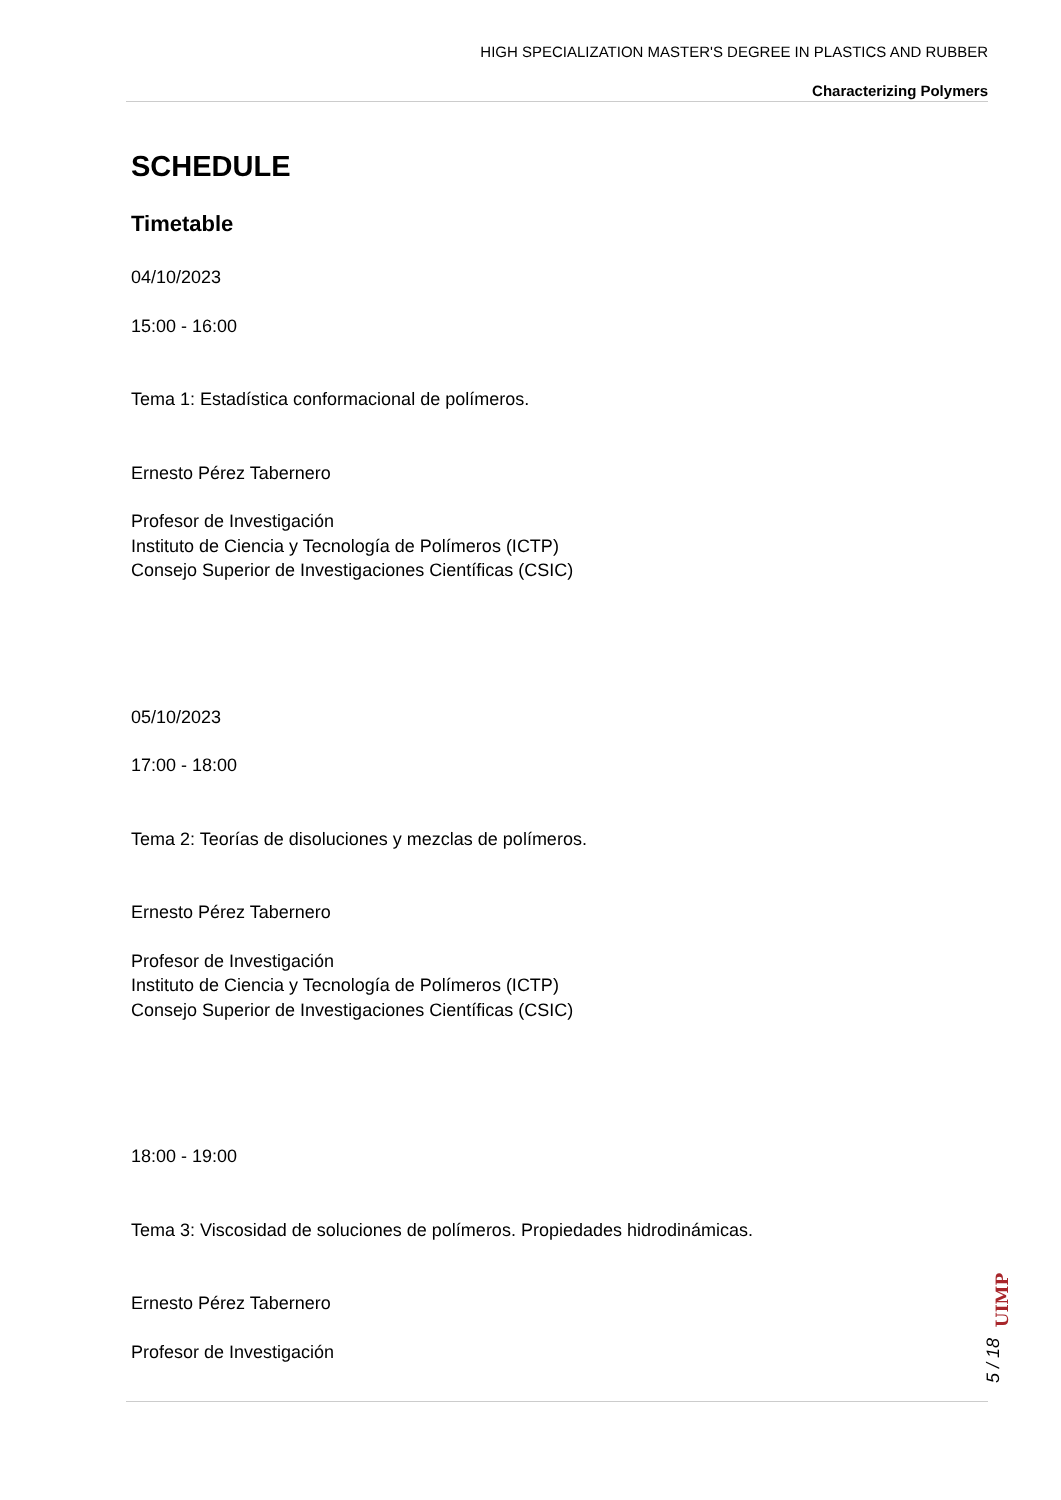HIGH SPECIALIZATION MASTER'S DEGREE IN PLASTICS AND RUBBER
Characterizing Polymers
SCHEDULE
Timetable
04/10/2023
15:00 - 16:00
Tema 1: Estadística conformacional de polímeros.
Ernesto Pérez Tabernero
Profesor de Investigación
Instituto de Ciencia y Tecnología de Polímeros (ICTP)
Consejo Superior de Investigaciones Científicas (CSIC)
05/10/2023
17:00 - 18:00
Tema 2: Teorías de disoluciones y mezclas de polímeros.
Ernesto Pérez Tabernero
Profesor de Investigación
Instituto de Ciencia y Tecnología de Polímeros (ICTP)
Consejo Superior de Investigaciones Científicas (CSIC)
18:00 - 19:00
Tema 3: Viscosidad de soluciones de polímeros. Propiedades hidrodinámicas.
Ernesto Pérez Tabernero
Profesor de Investigación
UIMP
5 / 18